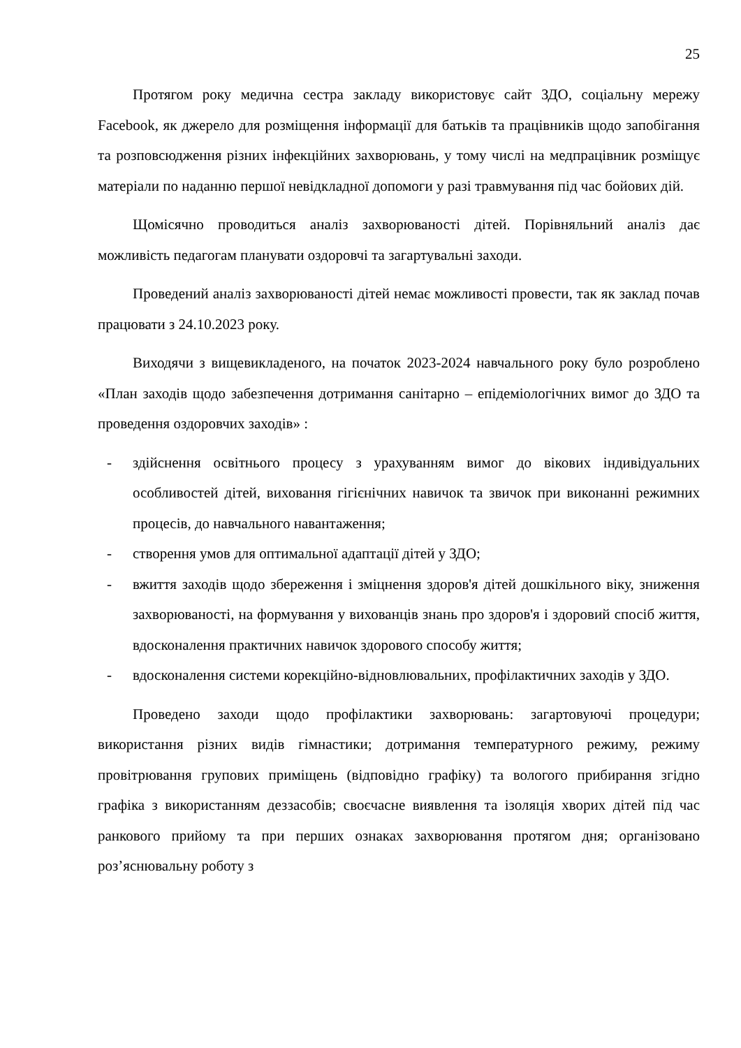25
Протягом року медична сестра закладу використовує сайт ЗДО, соціальну мережу Facebook, як джерело для розміщення інформації для батьків та працівників щодо запобігання та розповсюдження різних інфекційних захворювань, у тому числі на медпрацівник розміщує матеріали по наданню першої невідкладної допомоги у разі травмування під час бойових дій.
Щомісячно проводиться аналіз захворюваності дітей. Порівняльний аналіз дає можливість педагогам планувати оздоровчі та загартувальні заходи.
Проведений аналіз захворюваності дітей немає можливості провести, так як заклад почав працювати з 24.10.2023 року.
Виходячи з вищевикладеного, на початок 2023-2024 навчального року було розроблено «План заходів щодо забезпечення дотримання санітарно – епідеміологічних вимог до ЗДО та проведення оздоровчих заходів» :
- здійснення освітнього процесу з урахуванням вимог до вікових індивідуальних особливостей дітей, виховання гігієнічних навичок та звичок при виконанні режимних процесів, до навчального навантаження;
- створення умов для оптимальної адаптації дітей у ЗДО;
- вжиття заходів щодо збереження і зміцнення здоров'я дітей дошкільного віку, зниження захворюваності, на формування у вихованців знань про здоров'я і здоровий спосіб життя, вдосконалення практичних навичок здорового способу життя;
- вдосконалення системи корекційно-відновлювальних, профілактичних заходів у ЗДО.
Проведено заходи щодо профілактики захворювань: загартовуючі процедури; використання різних видів гімнастики; дотримання температурного режиму, режиму провітрювання групових приміщень (відповідно графіку) та вологого прибирання згідно графіка з використанням деззасобів; своєчасне виявлення та ізоляція хворих дітей під час ранкового прийому та при перших ознаках захворювання протягом дня; організовано роз’яснювальну роботу з